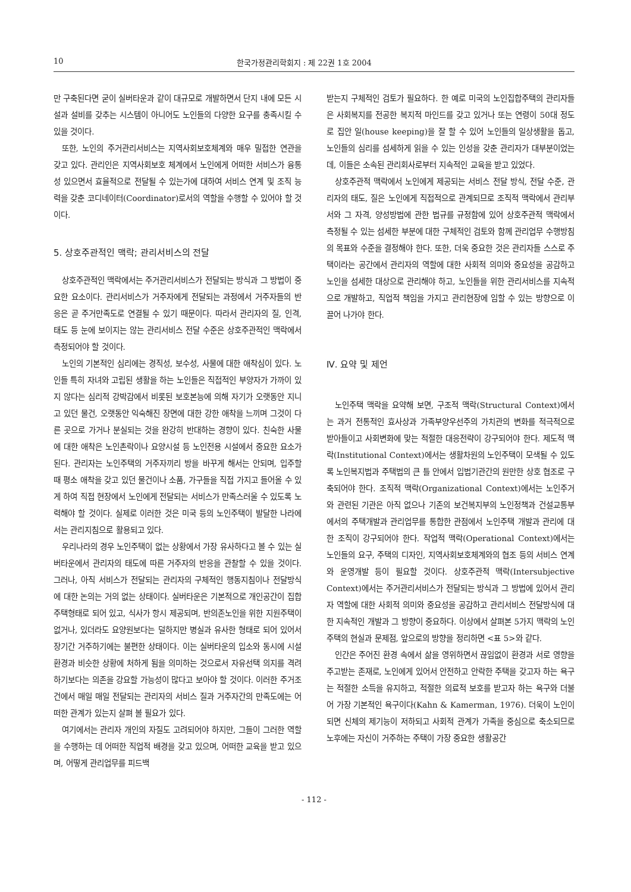10 한국가정관리학회지 : 제 22권 1호 2004
만 구축된다면 굳이 실버타운과 같이 대규모로 개발하면서 단지 내에 모든 시설과 설비를 갖추는 시스템이 아니어도 노인들의 다양한 요구를 충족시킬 수 있을 것이다.
또한, 노인의 주거관리서비스는 지역사회보호체계와 매우 밀접한 연관을 갖고 있다. 관리인은 지역사회보호 체계에서 노인에게 어떠한 서비스가 융통성 있으면서 효율적으로 전달될 수 있는가에 대하여 서비스 연계 및 조직 능력을 갖춘 코디네이터(Coordinator)로서의 역할을 수행할 수 있어야 할 것이다.
5. 상호주관적인 맥락; 관리서비스의 전달
상호주관적인 맥락에서는 주거관리서비스가 전달되는 방식과 그 방법이 중요한 요소이다. 관리서비스가 거주자에게 전달되는 과정에서 거주자들의 반응은 곧 주거만족도로 연결될 수 있기 때문이다. 따라서 관리자의 질, 인격, 태도 등 눈에 보이지는 않는 관리서비스 전달 수준은 상호주관적인 맥락에서 측정되어야 할 것이다.
노인의 기본적인 심리에는 경직성, 보수성, 사물에 대한 애착심이 있다. 노인들 특히 자녀와 고립된 생활을 하는 노인들은 직접적인 부양자가 가까이 있지 않다는 심리적 강박감에서 비롯된 보호본능에 의해 자기가 오랫동안 지니고 있던 물건, 오랫동안 익숙해진 장면에 대한 강한 애착을 느끼며 그것이 다른 곳으로 가거나 분실되는 것을 완강히 반대하는 경향이 있다. 친숙한 사물에 대한 애착은 노인촌락이나 요양시설 등 노인전용 시설에서 중요한 요소가 된다. 관리자는 노인주택의 거주자끼리 방을 바꾸게 해서는 안되며, 입주할 때 평소 애착을 갖고 있던 물건이나 소품, 가구들을 직접 가지고 들어올 수 있게 하여 직접 현장에서 노인에게 전달되는 서비스가 만족스러울 수 있도록 노력해야 할 것이다. 실제로 이러한 것은 미국 등의 노인주택이 발달한 나라에서는 관리지침으로 활용되고 있다.
우리나라의 경우 노인주택이 없는 상황에서 가장 유사하다고 볼 수 있는 실버타운에서 관리자의 태도에 따른 거주자의 반응을 관찰할 수 있을 것이다. 그러나, 아직 서비스가 전달되는 관리자의 구체적인 행동지침이나 전달방식에 대한 논의는 거의 없는 상태이다. 실버타운은 기본적으로 개인공간이 집합주택형태로 되어 있고, 식사가 항시 제공되며, 반의존노인을 위한 지원주택이 없거나, 있더라도 요양원보다는 덜하지만 병실과 유사한 형태로 되어 있어서 장기간 거주하기에는 불편한 상태이다. 이는 실버타운의 입소와 동시에 시설환경과 비슷한 상황에 처하게 됨을 의미하는 것으로서 자유선택 의지를 격려하기보다는 의존을 강요할 가능성이 많다고 보아야 할 것이다. 이러한 주거조건에서 매일 매일 전달되는 관리자의 서비스 질과 거주자간의 만족도에는 어떠한 관계가 있는지 살펴 볼 필요가 있다.
여기에서는 관리자 개인의 자질도 고려되어야 하지만, 그들이 그러한 역할을 수행하는 데 어떠한 직업적 배경을 갖고 있으며, 어떠한 교육을 받고 있으며, 어떻게 관리업무를 피드백
받는지 구체적인 검토가 필요하다. 한 예로 미국의 노인집합주택의 관리자들은 사회복지를 전공한 복지적 마인드를 갖고 있거나 또는 연령이 50대 정도로 집안 일(house keeping)을 잘 할 수 있어 노인들의 일상생활을 돕고, 노인들의 심리를 섬세하게 읽을 수 있는 인성을 갖춘 관리자가 대부분이었는데, 이들은 소속된 관리회사로부터 지속적인 교육을 받고 있었다.
상호주관적 맥락에서 노인에게 제공되는 서비스 전달 방식, 전달 수준, 관리자의 태도, 질은 노인에게 직접적으로 관계되므로 조직적 맥락에서 관리부서와 그 자격, 양성방법에 관한 법규를 규정함에 있어 상호주관적 맥락에서 측정될 수 있는 섬세한 부분에 대한 구체적인 검토와 함께 관리업무 수행방침의 목표와 수준을 결정해야 한다. 또한, 더욱 중요한 것은 관리자들 스스로 주택이라는 공간에서 관리자의 역할에 대한 사회적 의미와 중요성을 공감하고 노인을 섬세한 대상으로 관리해야 하고, 노인들을 위한 관리서비스를 지속적으로 개발하고, 직업적 책임을 가지고 관리현장에 임할 수 있는 방향으로 이끌어 나가야 한다.
Ⅳ. 요약 및 제언
노인주택 맥락을 요약해 보면, 구조적 맥락(Structural Context)에서는 과거 전통적인 효사상과 가족부양우선주의 가치관의 변화를 적극적으로 받아들이고 사회변화에 맞는 적절한 대응전략이 강구되어야 한다. 제도적 맥락(Institutional Context)에서는 생활차원의 노인주택이 모색될 수 있도록 노인복지법과 주택법의 큰 틀 안에서 입법기관간의 원만한 상호 협조로 구축되어야 한다. 조직적 맥락(Organizational Context)에서는 노인주거와 관련된 기관은 아직 없으나 기존의 보건복지부의 노인정책과 건설교통부에서의 주택개발과 관리업무를 통합한 관점에서 노인주택 개발과 관리에 대한 조직이 강구되어야 한다. 작업적 맥락(Operational Context)에서는 노인들의 요구, 주택의 디자인, 지역사회보호체계와의 협조 등의 서비스 연계와 운영개발 등이 필요할 것이다. 상호주관적 맥락(Intersubjective Context)에서는 주거관리서비스가 전달되는 방식과 그 방법에 있어서 관리자 역할에 대한 사회적 의미와 중요성을 공감하고 관리서비스 전달방식에 대한 지속적인 개발과 그 방향이 중요하다. 이상에서 살펴본 5가지 맥락의 노인주택의 현실과 문제점, 앞으로의 방향을 정리하면 <표 5>와 같다.
인간은 주어진 환경 속에서 삶을 영위하면서 끊임없이 환경과 서로 영향을 주고받는 존재로, 노인에게 있어서 안전하고 안락한 주택을 갖고자 하는 욕구는 적절한 소득을 유지하고, 적절한 의료적 보호를 받고자 하는 욕구와 더불어 가장 기본적인 욕구이다(Kahn & Kamerman, 1976). 더욱이 노인이 되면 신체의 제기능이 저하되고 사회적 관계가 가족을 중심으로 축소되므로 노후에는 자신이 거주하는 주택이 가장 중요한 생활공간
- 112 -